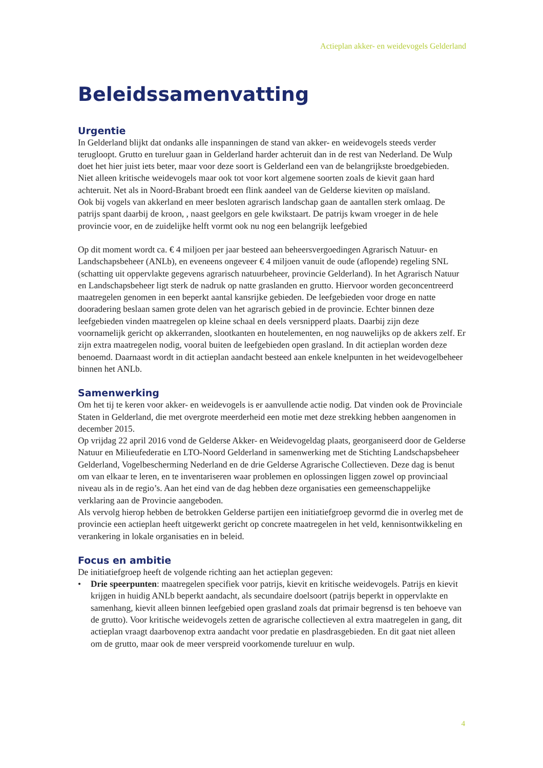Actieplan akker- en weidevogels Gelderland
Beleidssamenvatting
Urgentie
In Gelderland blijkt dat ondanks alle inspanningen de stand van akker- en weidevogels steeds verder terugloopt. Grutto en tureluur gaan in Gelderland harder achteruit dan in de rest van Nederland. De Wulp doet het hier juist iets beter, maar voor deze soort is Gelderland een van de belangrijkste broedgebieden. Niet alleen kritische weidevogels maar ook tot voor kort algemene soorten zoals de kievit gaan hard achteruit. Net als in Noord-Brabant broedt een flink aandeel van de Gelderse kieviten op maïsland.
Ook bij vogels van akkerland en meer besloten agrarisch landschap gaan de aantallen sterk omlaag. De patrijs spant daarbij de kroon, , naast geelgors en gele kwikstaart. De patrijs kwam vroeger in de hele provincie voor, en de zuidelijke helft vormt ook nu nog een belangrijk leefgebied
Op dit moment wordt ca. € 4 miljoen per jaar besteed aan beheersvergoedingen Agrarisch Natuur- en Landschapsbeheer (ANLb), en eveneens ongeveer € 4 miljoen vanuit de oude (aflopende) regeling SNL (schatting uit oppervlakte gegevens agrarisch natuurbeheer, provincie Gelderland). In het Agrarisch Natuur en Landschapsbeheer ligt sterk de nadruk op natte graslanden en grutto. Hiervoor worden geconcentreerd maatregelen genomen in een beperkt aantal kansrijke gebieden. De leefgebieden voor droge en natte dooradering beslaan samen grote delen van het agrarisch gebied in de provincie. Echter binnen deze leefgebieden vinden maatregelen op kleine schaal en deels versnipperd plaats. Daarbij zijn deze voornamelijk gericht op akkerranden, slootkanten en houtelementen, en nog nauwelijks op de akkers zelf. Er zijn extra maatregelen nodig, vooral buiten de leefgebieden open grasland. In dit actieplan worden deze benoemd. Daarnaast wordt in dit actieplan aandacht besteed aan enkele knelpunten in het weidevogelbeheer binnen het ANLb.
Samenwerking
Om het tij te keren voor akker- en weidevogels is er aanvullende actie nodig. Dat vinden ook de Provinciale Staten in Gelderland, die met overgrote meerderheid een motie met deze strekking hebben aangenomen in december 2015.
Op vrijdag 22 april 2016 vond de Gelderse Akker- en Weidevogeldag plaats, georganiseerd door de Gelderse Natuur en Milieufederatie en LTO-Noord Gelderland in samenwerking met de Stichting Landschapsbeheer Gelderland, Vogelbescherming Nederland en de drie Gelderse Agrarische Collectieven. Deze dag is benut om van elkaar te leren, en te inventariseren waar problemen en oplossingen liggen zowel op provinciaal niveau als in de regio’s. Aan het eind van de dag hebben deze organisaties een gemeenschappelijke verklaring aan de Provincie aangeboden.
Als vervolg hierop hebben de betrokken Gelderse partijen een initiatiefgroep gevormd die in overleg met de provincie een actieplan heeft uitgewerkt gericht op concrete maatregelen in het veld, kennisontwikkeling en verankering in lokale organisaties en in beleid.
Focus en ambitie
De initiatiefgroep heeft de volgende richting aan het actieplan gegeven:
• Drie speerpunten: maatregelen specifiek voor patrijs, kievit en kritische weidevogels. Patrijs en kievit krijgen in huidig ANLb beperkt aandacht, als secundaire doelsoort (patrijs beperkt in oppervlakte en samenhang, kievit alleen binnen leefgebied open grasland zoals dat primair begrensd is ten behoeve van de grutto). Voor kritische weidevogels zetten de agrarische collectieven al extra maatregelen in gang, dit actieplan vraagt daarbovenop extra aandacht voor predatie en plasdrasgebieden. En dit gaat niet alleen om de grutto, maar ook de meer verspreid voorkomende tureluur en wulp.
4